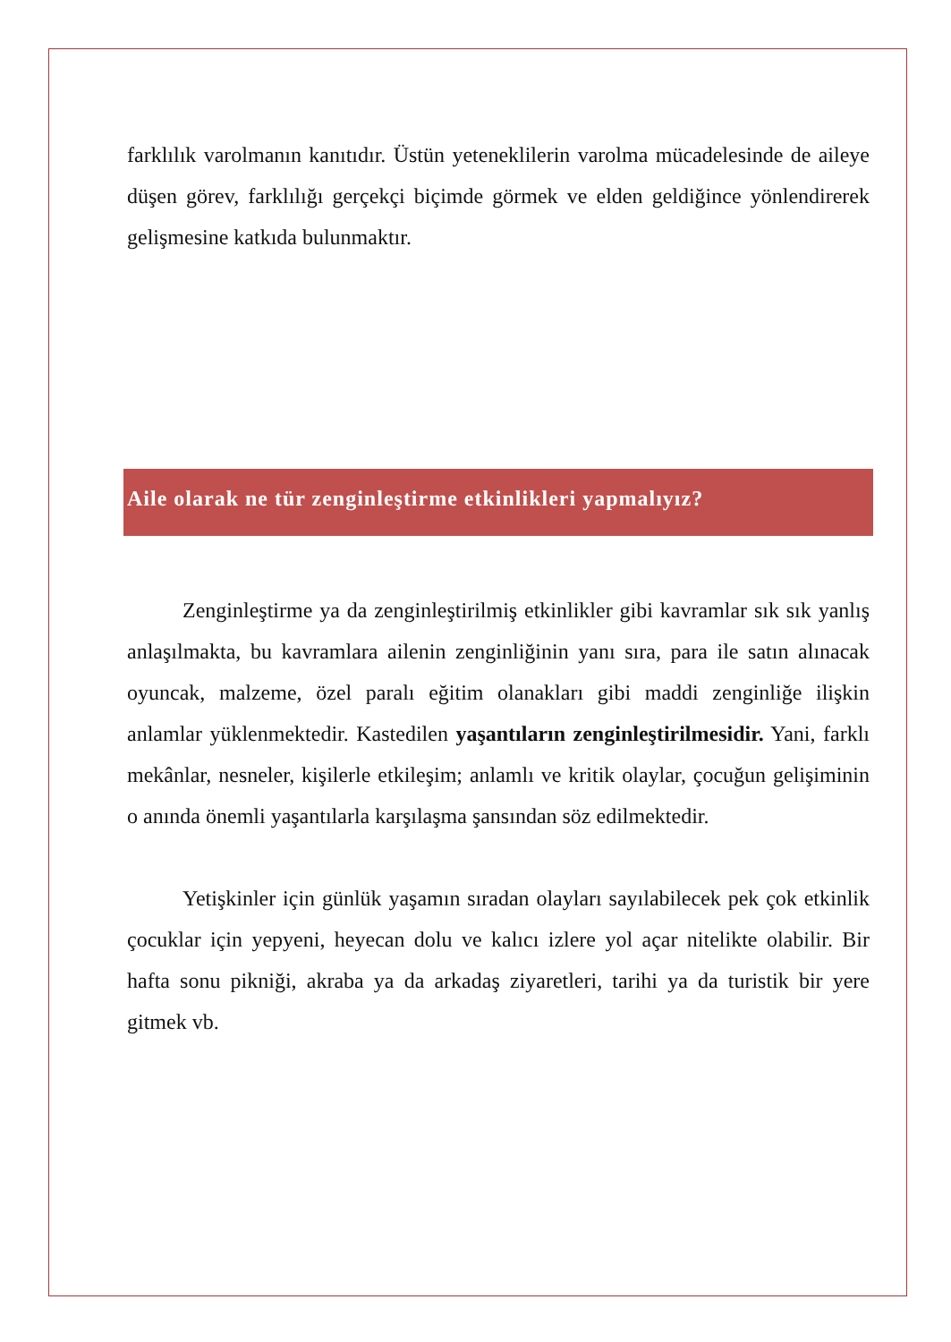farklılık varolmanın kanıtıdır. Üstün yeteneklilerin varolma mücadelesinde de aileye düşen görev, farklılığı gerçekçi biçimde görmek ve elden geldiğince yönlendirerek gelişmesine katkıda bulunmaktır.
Aile olarak ne tür zenginleştirme etkinlikleri yapmalıyız?
Zenginleştirme ya da zenginleştirilmiş etkinlikler gibi kavramlar sık sık yanlış anlaşılmakta, bu kavramlara ailenin zenginliğinin yanı sıra, para ile satın alınacak oyuncak, malzeme, özel paralı eğitim olanakları gibi maddi zenginliğe ilişkin anlamlar yüklenmektedir. Kastedilen yaşantıların zenginleştirilmesidir. Yani, farklı mekânlar, nesneler, kişilerle etkileşim; anlamlı ve kritik olaylar, çocuğun gelişiminin o anında önemli yaşantılarla karşılaşma şansından söz edilmektedir.
Yetişkinler için günlük yaşamın sıradan olayları sayılabilecek pek çok etkinlik çocuklar için yepyeni, heyecan dolu ve kalıcı izlere yol açar nitelikte olabilir. Bir hafta sonu pikniği, akraba ya da arkadaş ziyaretleri, tarihi ya da turistik bir yere gitmek vb.